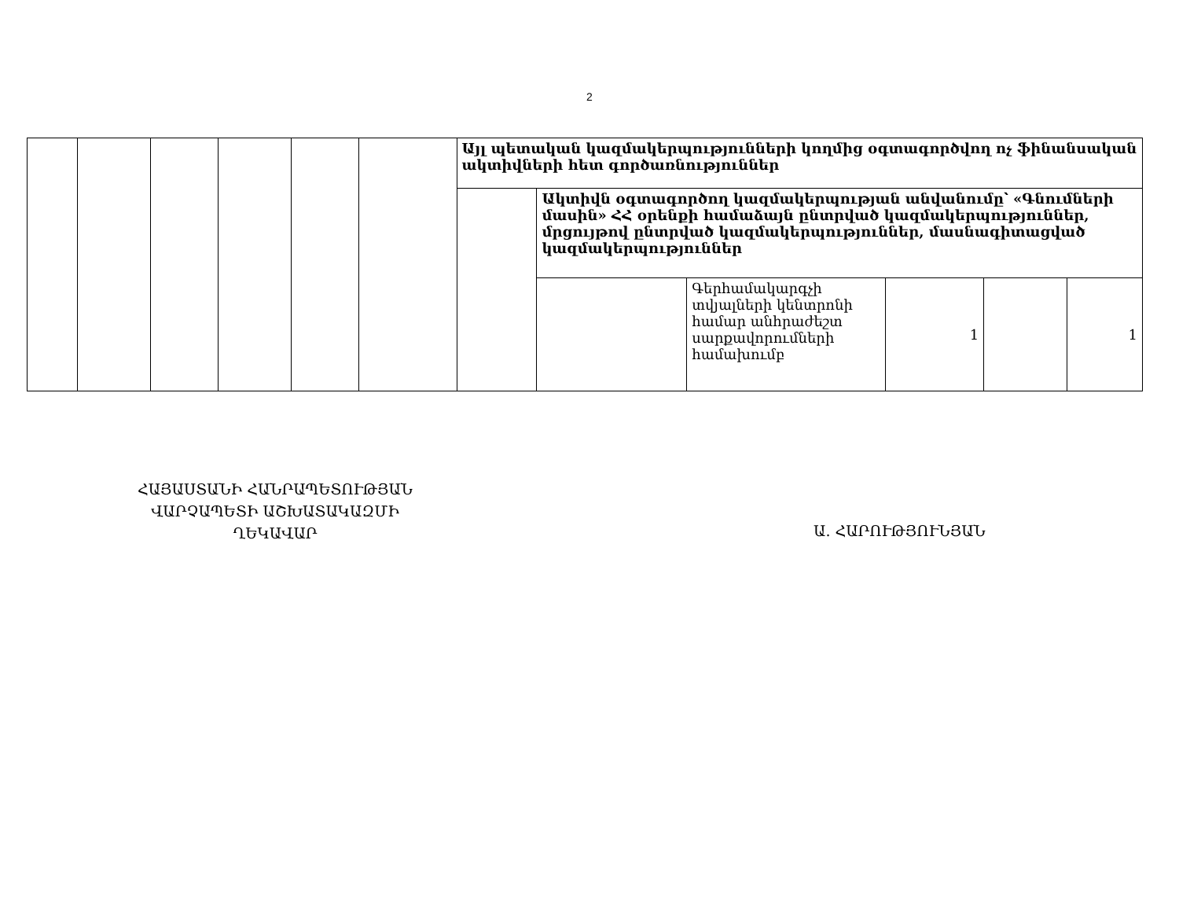2
| | | | | | | Այլ պետական կազմակերպությունների կողմից օգտագործվող ոչ ֆինանսական ակտիվների հետ գործառնություններ | | | | | |
| | | | | | | | Ակտիվն օգտագործող կազմակերպության անվանումը՝ «Գնումների մասին» ՀՀ օրենքի համաձայն ընտրված կազմակերպություններ, մրցույթով ընտրված կազմակերպություններ, մասնագիտացված կազմակերպություններ | | | | |
| | | | | | | | | Գերհամակարգչի տվյալների կենտրոնի համար անհրաժեշտ սարքավորումների համախումբ | 1 | | 1 |
ՀԱՅԱՍՏԱՆԻ ՀԱՆՐԱՊԵՏՈՒԹՅԱՆ
ՎԱՐՉԱՊԵՏԻ ԱՇԽԱՏԱԿԱԶՄԻ
ՂԵԿԱՎԱՐ
Ա. ՀԱՐՈՒԹՅՈՒՆՅԱՆ